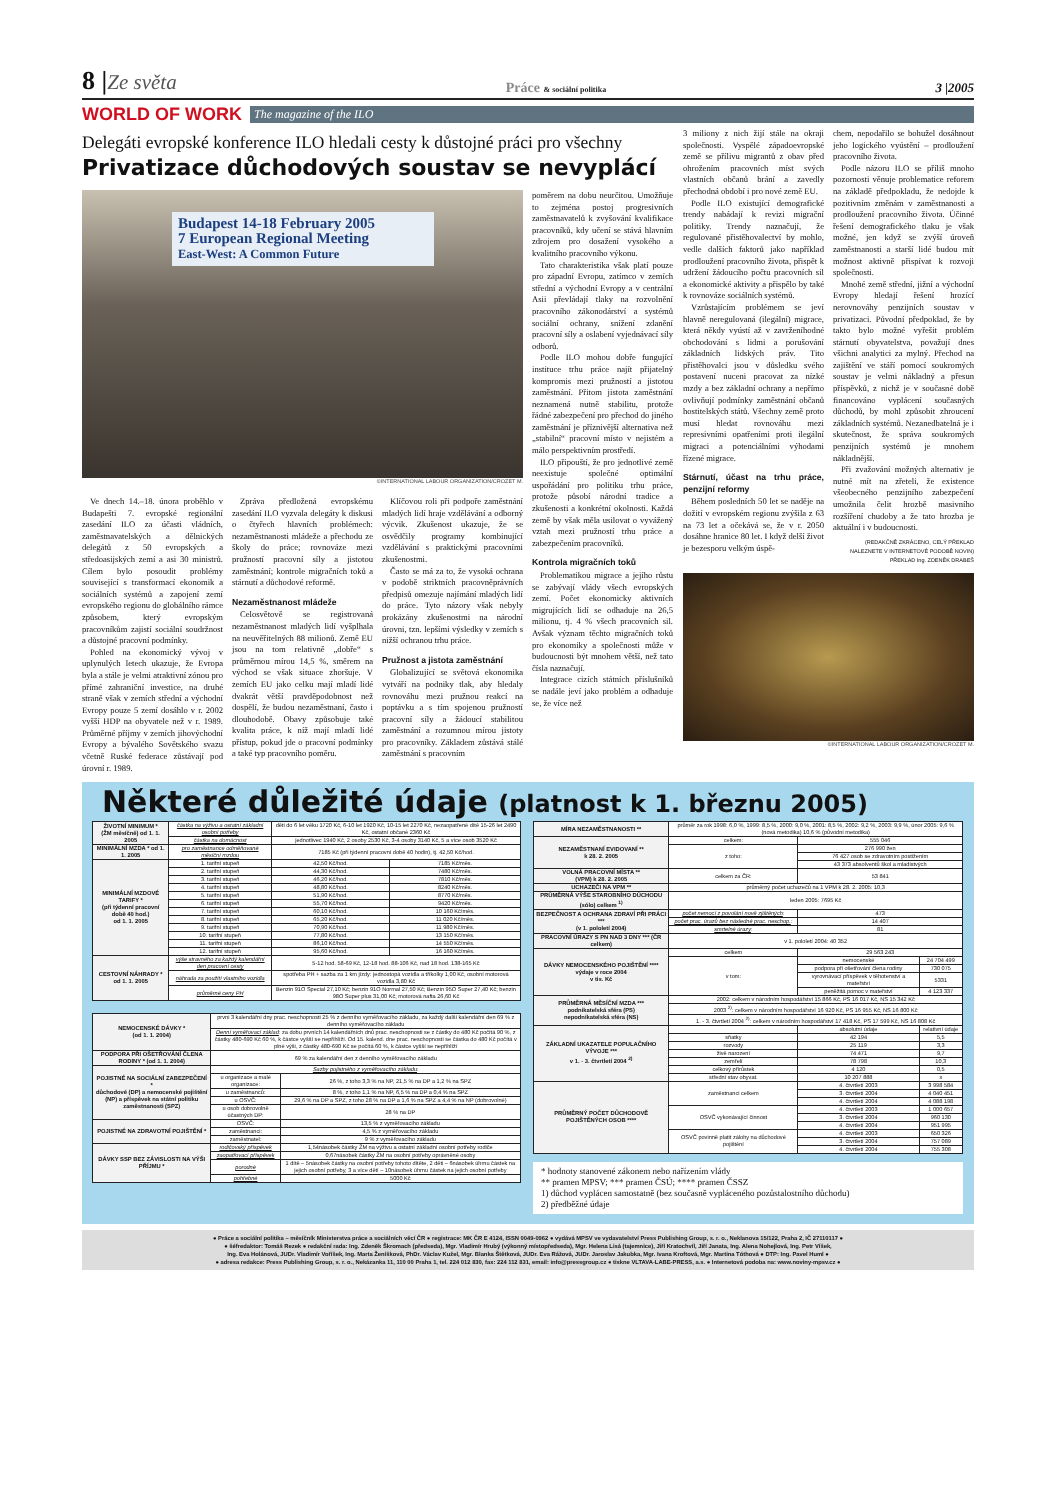8 |Ze světa
Práce & sociální politika
3 |2005
WORLD OF WORK The magazine of the ILO
Delegáti evropské konference ILO hledali cesty k důstojné práci pro všechny
Privatizace důchodových soustav se nevyplácí
Budapest 14-18 February 2005
7 European Regional Meeting
East-West: A Common Future
©INTERNATIONAL LABOUR ORGANIZATION/CROZET M.
Ve dnech 14.–18. února proběhlo v Budapešti 7. evropské regionální zasedání ILO za účasti vládních, zaměstnavatelských a dělnických delegátů z 50 evropských a středoasijských zemí a asi 30 ministrů. Cílem bylo posoudit problémy související s transformací ekonomik a sociálních systémů a zapojení zemí evropského regionu do globálního rámce způsobem, který evropským pracovníkům zajistí sociální soudržnost a důstojné pracovní podmínky.
Pohled na ekonomický vývoj v uplynulých letech ukazuje, že Evropa byla a stále je velmi atraktivní zónou pro přímé zahraniční investice, na druhé straně však v zemích střední a východní Evropy pouze 5 zemí dosáhlo v r. 2002 vyšší HDP na obyvatele než v r. 1989. Průměrné příjmy v zemích jihovýchodní Evropy a bývalého Sovětského svazu včetně Ruské federace zůstávají pod úrovní r. 1989.
Zpráva předložená evropskému zasedání ILO vyzvala delegáty k diskusi o čtyřech hlavních problémech: nezaměstnanosti mládeže a přechodu ze školy do práce; rovnováze mezi pružností pracovní síly a jistotou zaměstnání; kontrole migračních toků a stárnutí a důchodové reformě.
Nezaměstnanost mládeže
Celosvětově se registrovaná nezaměstnanost mladých lidí vyšplhala na neuvěřitelných 88 milionů. Země EU jsou na tom relativně „dobře“ s průměrnou mírou 14,5 %, směrem na východ se však situace zhoršuje. V zemích EU jako celku mají mladí lidé dvakrát větší pravděpodobnost než dospělí, že budou nezaměstnaní, často i dlouhodobě. Obavy způsobuje také kvalita práce, k níž mají mladí lidé přístup, pokud jde o pracovní podmínky a také typ pracovního poměru.
Klíčovou roli při podpoře zaměstnání mladých lidí hraje vzdělávání a odborný výcvik. Zkušenost ukazuje, že se osvědčily programy kombinující vzdělávání s praktickými pracovními zkušenostmi.
Často se má za to, že vysoká ochrana v podobě striktních pracovněprávních předpisů omezuje najímání mladých lidí do práce. Tyto názory však nebyly prokázány zkušenostmi na národní úrovni, tzn. lepšími výsledky v zemích s nižší ochranou trhu práce.
Pružnost a jistota zaměstnání
Globalizující se světová ekonomika vytváří na podniky tlak, aby hledaly rovnováhu mezi pružnou reakcí na poptávku a s tím spojenou pružností pracovní síly a žádoucí stabilitou zaměstnání a rozumnou mírou jistoty pro pracovníky. Základem zůstává stálé zaměstnání s pracovním
poměrem na dobu neurčitou. Umožňuje to zejména postoj progresivních zaměstnavatelů k zvyšování kvalifikace pracovníků, kdy učení se stává hlavním zdrojem pro dosažení vysokého a kvalitního pracovního výkonu.
Tato charakteristika však platí pouze pro západní Evropu, zatímco v zemích střední a východní Evropy a v centrální Asii převládají tlaky na rozvolnění pracovního zákonodárství a systémů sociální ochrany, snížení zdanění pracovní síly a oslabení vyjednávací síly odborů.
Podle ILO mohou dobře fungující instituce trhu práce najít přijatelný kompromis mezi pružností a jistotou zaměstnání. Přitom jistota zaměstnání neznamená nutně stabilitu, protože řádné zabezpečení pro přechod do jiného zaměstnání je příznivější alternativa než „stabilní“ pracovní místo v nejistém a málo perspektivním prostředí.
ILO připouští, že pro jednotlivé země neexistuje společné optimální uspořádání pro politiku trhu práce, protože působí národní tradice a zkušenosti a konkrétní okolnosti. Každá země by však měla usilovat o vyvážený vztah mezi pružností trhu práce a zabezpečením pracovníků.
Kontrola migračních toků
Problematikou migrace a jejího růstu se zabývají vlády všech evropských zemí. Počet ekonomicky aktivních migrujících lidí se odhaduje na 26,5 milionu, tj. 4 % všech pracovních sil. Avšak význam těchto migračních toků pro ekonomiky a společnosti může v budoucnosti být mnohem větší, než tato čísla naznačují.
Integrace cizích státních příslušníků se nadále jeví jako problém a odhaduje se, že více než
3 miliony z nich žijí stále na okraji společnosti. Vyspělé západoevropské země se přílivu migrantů z obav před ohrožením pracovních míst svých vlastních občanů brání a zavedly přechodná období i pro nové země EU.
Podle ILO existující demografické trendy nabádají k revizi migrační politiky. Trendy naznačují, že regulované přistěhovalectví by mohlo, vedle dalších faktorů jako například prodloužení pracovního života, přispět k udržení žádoucího počtu pracovních sil a ekonomické aktivity a přispělo by také k rovnováze sociálních systémů.
Vzrůstajícím problémem se jeví hlavně neregulovaná (ilegální) migrace, která někdy vyústí až v zavrženíhodné obchodování s lidmi a porušování základních lidských práv. Tito přistěhovalci jsou v důsledku svého postavení nuceni pracovat za nízké mzdy a bez základní ochrany a nepřímo ovlivňují podmínky zaměstnání občanů hostitelských států. Všechny země proto musí hledat rovnováhu mezi represivními opatřeními proti ilegální migraci a potenciálními výhodami řízené migrace.
Stárnutí, účast na trhu práce, penzijní reformy
Během posledních 50 let se naděje na dožití v evropském regionu zvýšila z 63 na 73 let a očekává se, že v r. 2050 dosáhne hranice 80 let. I když delší život je bezesporu velkým úspě-
chem, nepodařilo se bohužel dosáhnout jeho logického vyústění – prodloužení pracovního života.
Podle názoru ILO se příliš mnoho pozornosti věnuje problematice reforem na základě předpokladu, že nedojde k pozitivním změnám v zaměstnanosti a prodloužení pracovního života. Účinné řešení demografického tlaku je však možné, jen když se zvýší úroveň zaměstnanosti a starší lidé budou mít možnost aktivně přispívat k rozvoji společnosti.
Mnohé země střední, jižní a východní Evropy hledají řešení hrozící nerovnováhy penzijních soustav v privatizaci. Původní předpoklad, že by takto bylo možné vyřešit problém stárnutí obyvatelstva, považují dnes všichni analytici za mylný. Přechod na zajištění ve stáří pomocí soukromých soustav je velmi nákladný a přesun příspěvků, z nichž je v současné době financováno vyplácení současných důchodů, by mohl způsobit zhroucení základních systémů. Nezanedbatelná je i skutečnost, že správa soukromých penzijních systémů je mnohem nákladnější.
Při zvažování možných alternativ je nutné mít na zřeteli, že existence všeobecného penzijního zabezpečení umožnila čelit hrozbě masivního rozšíření chudoby a že tato hrozba je aktuální i v budoucnosti.
(REDAKČNĚ ZKRÁCENO, CELÝ PŘEKLAD NALEZNETE V INTERNETOVÉ PODOBĚ NOVIN)
PŘEKLAD Ing. ZDENĚK DRABEŠ
©INTERNATIONAL LABOUR ORGANIZATION/CROZET M.
Některé důležité údaje (platnost k 1. březnu 2005)
| ŽIVOTNÍ MINIMUM * (ŽM měsíčně) od 1. 1. 2005 | částka na výživu a ostatní základní osobní potřeby | děti do 6 let věku 1720 Kč, 6-10 let 1920 Kč, 10-15 let 2270 Kč, nezaopatřené dítě 15-26 let 2490 Kč, ostatní občané 2360 Kč | |
| | částka na domácnost | jednotlivec 1940 Kč, 2 osoby 2530 Kč, 3-4 osoby 3140 Kč, 5 a více osob 3520 Kč | |
| MINIMÁLNÍ MZDA * od 1. 1. 2005 | pro zaměstnance odměňované měsíční mzdou | 7185 Kč (při týdenní pracovní době 40 hodin), tj. 42,50 Kč/hod. | |
| MINIMÁLNÍ MZDOVÉ TARIFY * (při týdenní pracovní době 40 hod.) od 1. 1. 2005 | 1. tarifní stupeň | 42,50 Kč/hod. | 7185 Kč/měs. |
| | 2. tarifní stupeň | 44,30 Kč/hod. | 7480 Kč/měs. |
| | 3. tarifní stupeň | 46,20 Kč/hod. | 7810 Kč/měs. |
| | 4. tarifní stupeň | 48,80 Kč/hod. | 8240 Kč/měs. |
| | 5. tarifní stupeň | 51,90 Kč/hod. | 8770 Kč/měs. |
| | 6. tarifní stupeň | 55,70 Kč/hod. | 9420 Kč/měs. |
| | 7. tarifní stupeň | 60,10 Kč/hod. | 10 160 Kč/měs. |
| | 8. tarifní stupeň | 65,20 Kč/hod. | 11 020 Kč/měs. |
| | 9. tarifní stupeň | 70,90 Kč/hod. | 11 980 Kč/měs. |
| | 10. tarifní stupeň | 77,80 Kč/hod. | 13 150 Kč/měs. |
| | 11. tarifní stupeň | 86,10 Kč/hod. | 14 550 Kč/měs. |
| | 12. tarifní stupeň | 95,60 Kč/hod. | 16 160 Kč/měs. |
| CESTOVNÍ NÁHRADY * od 1. 1. 2005 | výše stravného za každý kalendářní den pracovní cesty | 5-12 hod. 58-69 Kč, 12-18 hod. 88-106 Kč, nad 18 hod. 138-165 Kč | |
| | náhrada za použití vlastního vozidla | spotřeba PH + sazba za 1 km jízdy: jednostopá vozidla a tříkolky 1,00 Kč, osobní motorová vozidla 3,80 Kč | |
| | průměrné ceny PH | Benzin 91O Special 27,10 Kč; benzin 91O Normal 27,50 Kč; Benzin 95O Super 27,40 Kč; benzin 98O Super plus 31,00 Kč; motorová nafta 26,60 Kč | |
| NEMOCENSKÉ DÁVKY * (od 1. 1. 2004) | prvni 3 kalendářní dny prac. neschopnosti 25 % z denního vyměřovacího základu, za každý další kalendářní den 69 % z denního vyměřovacího základu | |
| | Denní vyměřovací základ : za dobu prvních 14 kalendářních dnů prac. neschopnosti se z částky do 480 Kč počítá 90 %, z částky 480-690 Kč 60 %, k částce vyšší se nepřihlíží. Od 15. kalend. dne prac. neschopnosti se částka do 480 Kč počítá v plné výši, z částky 480-690 Kč se počítá 60 %, k částce vyšší se nepřihlíží | |
| PODPORA PŘI OŠETŘOVÁNÍ ČLENA RODINY * (od 1. 1. 2004) | 69 % za kalendářní den z denního vyměřovacího základu | |
| POJISTNÉ NA SOCIÁLNÍ ZABEZPEČENÍ * důchodové (DP) a nemocenské pojištění (NP) a příspěvek na státní politiku zaměstnanosti (SPZ) | Sazby pojistného z vyměřovacího základu : | |
| | u organizace a malé organizace: | 26 %, z toho 3,3 % na NP, 21,5 % na DP a 1,2 % na SPZ |
| | u zaměstnanců: | 8 %, z toho 1,1 % na NP, 6,5 % na DP a 0,4 % na SPZ |
| | u OSVČ: | 29,6 % na DP a SPZ, z toho 28 % na DP a 1,6 % na SPZ a 4,4 % na NP (dobrovolné) |
| | u osob dobrovolně účastných DP: | 28 % na DP |
| POJISTNÉ NA ZDRAVOTNÍ POJIŠTĚNÍ * | OSVČ: | 13,5 % z vyměřovacího základu |
| | zaměstnanci: | 4,5 % z vyměřovacího základu |
| | zaměstnatel: | 9 % z vyměřovacího základu |
| DÁVKY SSP BEZ ZÁVISLOSTI NA VÝŠI PŘÍJMU * | rodičovský příspěvek | 1,54násobek částky ŽM na výživu a ostatní základní osobní potřeby rodiče |
| | zaopatřovací příspěvek | 0,67násobek částky ŽM na osobní potřeby oprávněné osoby |
| | porodné | 1 dítě – 5násobek částky na osobní potřeby tohoto dítěte, 2 děti – 6násobek úhrnu částek na jejich osobní potřeby, 3 a více dětí – 10násobek úhrnu částek na jejich osobní potřeby |
| | pohřebné | 5000 Kč |
| MÍRA NEZAMĚSTNANOSTI ** | průměr za rok 1998: 6,0 %, 1999: 8,5 %, 2000: 9,0 %, 2001: 8,5 %, 2002: 9,2 %, 2003: 9,9 %, únor 2005: 9,6 % (nová metodika) 10,6 % (původní metodika) | | | |
| NEZAMĚSTNANÍ EVIDOVANÍ ** k 28. 2. 2005 | celkem: | 555 046 | | |
| | z toho: | 276 990 žen | | |
| | | 76 427 osob se zdravotním postižením | | |
| | | 43 373 absolventů škol a mladistvých | | |
| VOLNÁ PRACOVNÍ MÍSTA ** (VPM) k 28. 2. 2005 | celkem za ČR: | 53 841 | | |
| UCHAZEČI NA VPM ** | průměrný počet uchazečů na 1 VPM k 28. 2. 2005: 10,3 | | | |
| PRŮMĚRNÁ VÝŠE STAROBNÍHO DŮCHODU (sólo) celkem <sup>1)</sup> | leden 2005: 7695 Kč | | | |
| BEZPEČNOST A OCHRANA ZDRAVÍ PŘI PRÁCI *** (v 1. pololetí 2004) | počet nemocí z povolání nově zjištěných : | | 473 | |
| | počet prac. úrazů bez následné prac. neschop. : | | 14 407 | |
| | smrtelné úrazy : | | 81 | |
| PRACOVNÍ ÚRAZY S PN NAD 3 DNY *** (ČR celkem) | v 1. pololetí 2004: 40 352 | | | |
| DÁVKY NEMOCENSKÉHO POJIŠTĚNÍ **** výdaje v roce 2004 v tis. Kč | celkem | 29 563 243 | | |
| | v tom: | nemocenské | | 24 704 499 |
| | | podpora při ošetřování člena rodiny | | 730 075 |
| | | vyrovnávací příspěvek v těhotenství a mateřství | | 5331 |
| | | peněžitá pomoc v mateřství | | 4 123 337 |
| PRŮMĚRNÁ MĚSÍČNÍ MZDA *** podnikatelská sféra (PS) nepodnikatelská sféra (NS) | 2002: celkem v národním hospodářství 15 866 Kč, PS 16 017 Kč, NS 15 342 Kč | | | |
| | 2003 <sup>2)</sup>: celkem v národním hospodářství 16 920 Kč, PS 16 955 Kč, NS 16 800 Kč | | | |
| | 1. - 3. čtvrtletí 2004 <sup>2)</sup>: celkem v národním hospodářství 17 418 Kč, PS 17 599 Kč, NS 16 808 Kč | | | |
| ZÁKLADNÍ UKAZATELE POPULAČNÍHO VÝVOJE *** v 1. - 3. čtvrtletí 2004 <sup>2)</sup> | | absolutní údaje | | relativní údaje |
| | sňatky | 42 194 | | 5,5 |
| | rozvody | 25 119 | | 3,3 |
| | živě narození | 74 471 | | 9,7 |
| | zemřelí | 78 798 | | 10,3 |
| | celkový přírůstek | 4 120 | | 0,5 |
| | střední stav obyvat. | 10 207 888 | | x |
| PRŮMĚRNÝ POČET DŮCHODOVĚ POJIŠTĚNÝCH OSOB **** | zaměstnanci celkem | | 4. čtvrtletí 2003 | 3 998 584 |
| | | | 3. čtvrtletí 2004 | 4 040 451 |
| | | | 4. čtvrtletí 2004 | 4 088 198 |
| | OSVČ vykonávající činnost | | 4. čtvrtletí 2003 | 1 000 657 |
| | | | 3. čtvrtletí 2004 | 960 130 |
| | | | 4. čtvrtletí 2004 | 951 995 |
| | OSVČ povinně platit zálohy na důchodové pojištění | | 4. čtvrtletí 2003 | 650 326 |
| | | | 3. čtvrtletí 2004 | 757 089 |
| | | | 4. čtvrtletí 2004 | 755 308 |
* hodnoty stanovené zákonem nebo nařízením vlády
** pramen MPSV; *** pramen ČSÚ; **** pramen ČSSZ
1) důchod vyplácen samostatně (bez současně vypláceného pozůstalostního důchodu)
2) předběžné údaje
● Práce a sociální politika – měsíčník Ministerstva práce a sociálních věcí ČR ● registrace: MK ČR E 4124, ISSN 0049-0962 ● vydává MPSV ve vydavatelství Press Publishing Group, s. r. o., Neklanova 15/122, Praha 2, IČ 27110117 ●
● šéfredaktor: Tomáš Rezek ● redakční rada: Ing. Zdeněk Škromach (předseda), Mgr. Vladimír Hrubý (výkonný místopředseda), Mgr. Helena Lisá (tajemnice), Jiří Kratochvíl, Jiří Janata, Ing. Alena Nohejlová, Ing. Petr Víšek,
Ing. Eva Holánová, JUDr. Vladimír Voříšek, Ing. Marta Ženíšková, PhDr. Václav Kužel, Mgr. Blanka Štětková, JUDr. Eva Rážová, JUDr. Jaroslav Jakubka, Mgr. Ivana Kroftová, Mgr. Martina Tóthová ● DTP: Ing. Pavel Huml ●
● adresa redakce: Press Publishing Group, s. r. o., Nekázanka 11, 110 00 Praha 1, tel. 224 012 830, fax: 224 112 831, email: info@pressgroup.cz ● tiskne VLTAVA-LABE-PRESS, a.s. ● Internetová podoba na: www.noviny-mpsv.cz ●